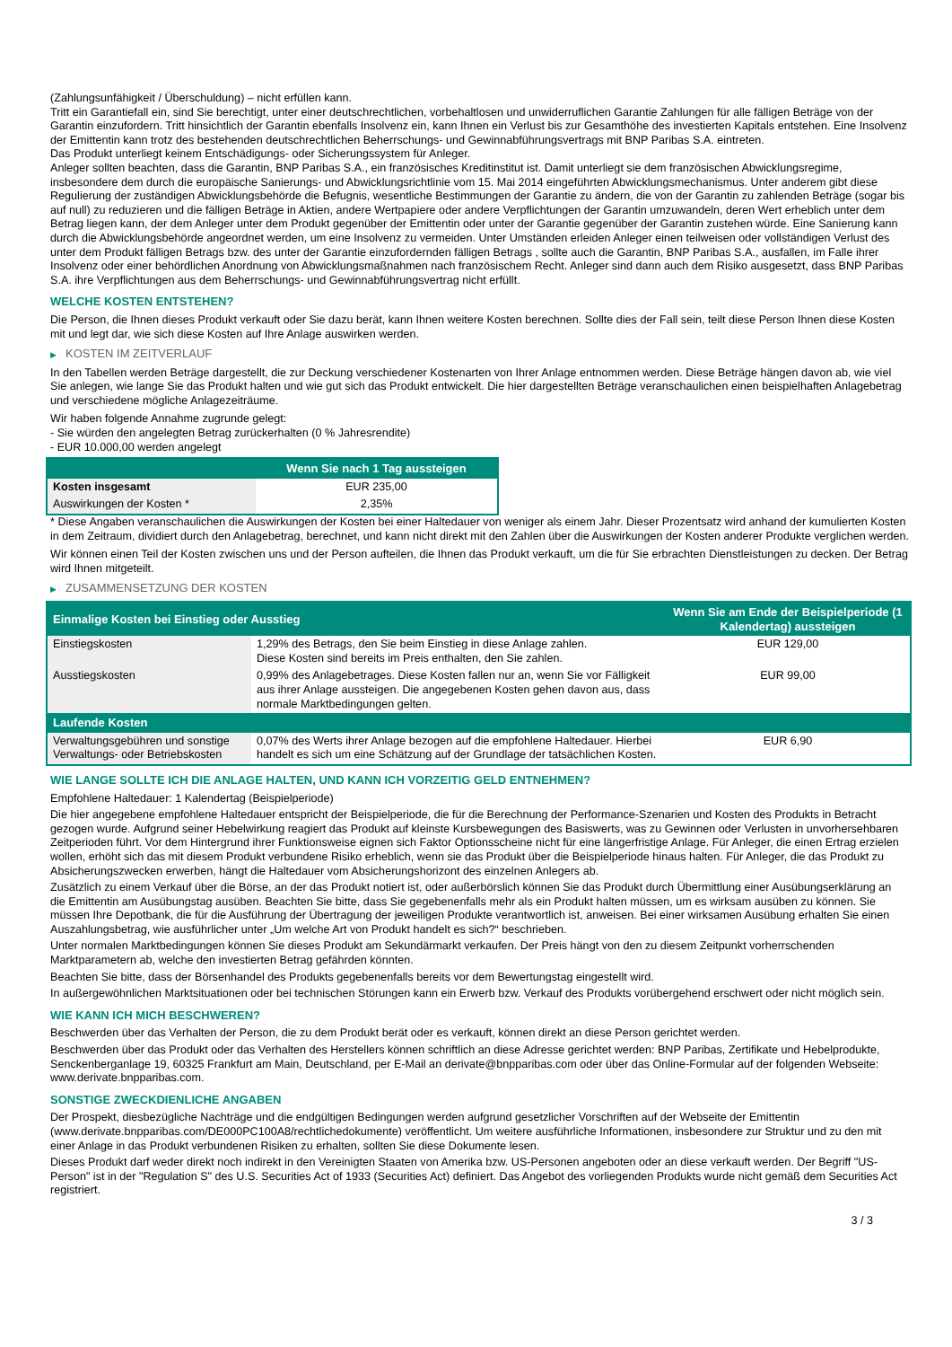(Zahlungsunfähigkeit / Überschuldung) – nicht erfüllen kann.
Tritt ein Garantiefall ein, sind Sie berechtigt, unter einer deutschrechtlichen, vorbehaltlosen und unwiderruflichen Garantie Zahlungen für alle fälligen Beträge von der Garantin einzufordern. Tritt hinsichtlich der Garantin ebenfalls Insolvenz ein, kann Ihnen ein Verlust bis zur Gesamthöhe des investierten Kapitals entstehen. Eine Insolvenz der Emittentin kann trotz des bestehenden deutschrechtlichen Beherrschungs- und Gewinnabführungsvertrags mit BNP Paribas S.A. eintreten.
Das Produkt unterliegt keinem Entschädigungs- oder Sicherungssystem für Anleger.
Anleger sollten beachten, dass die Garantin, BNP Paribas S.A., ein französisches Kreditinstitut ist. Damit unterliegt sie dem französischen Abwicklungsregime, insbesondere dem durch die europäische Sanierungs- und Abwicklungsrichtlinie vom 15. Mai 2014 eingeführten Abwicklungsmechanismus. Unter anderem gibt diese Regulierung der zuständigen Abwicklungsbehörde die Befugnis, wesentliche Bestimmungen der Garantie zu ändern, die von der Garantin zu zahlenden Beträge (sogar bis auf null) zu reduzieren und die fälligen Beträge in Aktien, andere Wertpapiere oder andere Verpflichtungen der Garantin umzuwandeln, deren Wert erheblich unter dem Betrag liegen kann, der dem Anleger unter dem Produkt gegenüber der Emittentin oder unter der Garantie gegenüber der Garantin zustehen würde. Eine Sanierung kann durch die Abwicklungsbehörde angeordnet werden, um eine Insolvenz zu vermeiden. Unter Umständen erleiden Anleger einen teilweisen oder vollständigen Verlust des unter dem Produkt fälligen Betrags bzw. des unter der Garantie einzufordernden fälligen Betrags , sollte auch die Garantin, BNP Paribas S.A., ausfallen, im Falle ihrer Insolvenz oder einer behördlichen Anordnung von Abwicklungsmaßnahmen nach französischem Recht. Anleger sind dann auch dem Risiko ausgesetzt, dass BNP Paribas S.A. ihre Verpflichtungen aus dem Beherrschungs- und Gewinnabführungsvertrag nicht erfüllt.
WELCHE KOSTEN ENTSTEHEN?
Die Person, die Ihnen dieses Produkt verkauft oder Sie dazu berät, kann Ihnen weitere Kosten berechnen. Sollte dies der Fall sein, teilt diese Person Ihnen diese Kosten mit und legt dar, wie sich diese Kosten auf Ihre Anlage auswirken werden.
▶ KOSTEN IM ZEITVERLAUF
In den Tabellen werden Beträge dargestellt, die zur Deckung verschiedener Kostenarten von Ihrer Anlage entnommen werden. Diese Beträge hängen davon ab, wie viel Sie anlegen, wie lange Sie das Produkt halten und wie gut sich das Produkt entwickelt. Die hier dargestellten Beträge veranschaulichen einen beispielhaften Anlagebetrag und verschiedene mögliche Anlagezeiträume.
Wir haben folgende Annahme zugrunde gelegt:
- Sie würden den angelegten Betrag zurückerhalten (0 % Jahresrendite)
- EUR 10.000,00 werden angelegt
| | Wenn Sie nach 1 Tag aussteigen |
| --- | --- |
| Kosten insgesamt | EUR 235,00 |
| Auswirkungen der Kosten * | 2,35% |
* Diese Angaben veranschaulichen die Auswirkungen der Kosten bei einer Haltedauer von weniger als einem Jahr. Dieser Prozentsatz wird anhand der kumulierten Kosten in dem Zeitraum, dividiert durch den Anlagebetrag, berechnet, und kann nicht direkt mit den Zahlen über die Auswirkungen der Kosten anderer Produkte verglichen werden.
Wir können einen Teil der Kosten zwischen uns und der Person aufteilen, die Ihnen das Produkt verkauft, um die für Sie erbrachten Dienstleistungen zu decken. Der Betrag wird Ihnen mitgeteilt.
▶ ZUSAMMENSETZUNG DER KOSTEN
| Einmalige Kosten bei Einstieg oder Ausstieg | | Wenn Sie am Ende der Beispielperiode (1 Kalendertag) aussteigen |
| --- | --- | --- |
| Einstiegskosten | 1,29% des Betrags, den Sie beim Einstieg in diese Anlage zahlen. Diese Kosten sind bereits im Preis enthalten, den Sie zahlen. | EUR 129,00 |
| Ausstiegskosten | 0,99% des Anlagebetrages. Diese Kosten fallen nur an, wenn Sie vor Fälligkeit aus ihrer Anlage aussteigen. Die angegebenen Kosten gehen davon aus, dass normale Marktbedingungen gelten. | EUR 99,00 |
| Laufende Kosten | | |
| Verwaltungsgebühren und sonstige Verwaltungs- oder Betriebskosten | 0,07% des Werts ihrer Anlage bezogen auf die empfohlene Haltedauer. Hierbei handelt es sich um eine Schätzung auf der Grundlage der tatsächlichen Kosten. | EUR 6,90 |
WIE LANGE SOLLTE ICH DIE ANLAGE HALTEN, UND KANN ICH VORZEITIG GELD ENTNEHMEN?
Empfohlene Haltedauer: 1 Kalendertag (Beispielperiode)
Die hier angegebene empfohlene Haltedauer entspricht der Beispielperiode, die für die Berechnung der Performance-Szenarien und Kosten des Produkts in Betracht gezogen wurde. Aufgrund seiner Hebelwirkung reagiert das Produkt auf kleinste Kursbewegungen des Basiswerts, was zu Gewinnen oder Verlusten in unvorhersehbaren Zeitperioden führt. Vor dem Hintergrund ihrer Funktionsweise eignen sich Faktor Optionsscheine nicht für eine längerfristige Anlage. Für Anleger, die einen Ertrag erzielen wollen, erhöht sich das mit diesem Produkt verbundene Risiko erheblich, wenn sie das Produkt über die Beispielperiode hinaus halten. Für Anleger, die das Produkt zu Absicherungszwecken erwerben, hängt die Haltedauer vom Absicherungshorizont des einzelnen Anlegers ab.
Zusätzlich zu einem Verkauf über die Börse, an der das Produkt notiert ist, oder außerbörslich können Sie das Produkt durch Übermittlung einer Ausübungserklärung an die Emittentin am Ausübungstag ausüben. Beachten Sie bitte, dass Sie gegebenenfalls mehr als ein Produkt halten müssen, um es wirksam ausüben zu können. Sie müssen Ihre Depotbank, die für die Ausführung der Übertragung der jeweiligen Produkte verantwortlich ist, anweisen. Bei einer wirksamen Ausübung erhalten Sie einen Auszahlungsbetrag, wie ausführlicher unter „Um welche Art von Produkt handelt es sich?“ beschrieben.
Unter normalen Marktbedingungen können Sie dieses Produkt am Sekundärmarkt verkaufen. Der Preis hängt von den zu diesem Zeitpunkt vorherrschenden Marktparametern ab, welche den investierten Betrag gefährden könnten.
Beachten Sie bitte, dass der Börsenhandel des Produkts gegebenenfalls bereits vor dem Bewertungstag eingestellt wird.
In außergewöhnlichen Marktsituationen oder bei technischen Störungen kann ein Erwerb bzw. Verkauf des Produkts vorübergehend erschwert oder nicht möglich sein.
WIE KANN ICH MICH BESCHWEREN?
Beschwerden über das Verhalten der Person, die zu dem Produkt berät oder es verkauft, können direkt an diese Person gerichtet werden.
Beschwerden über das Produkt oder das Verhalten des Herstellers können schriftlich an diese Adresse gerichtet werden: BNP Paribas, Zertifikate und Hebelprodukte, Senckenberganlage 19, 60325 Frankfurt am Main, Deutschland, per E-Mail an derivate@bnpparibas.com oder über das Online-Formular auf der folgenden Webseite: www.derivate.bnpparibas.com.
SONSTIGE ZWECKDIENLICHE ANGABEN
Der Prospekt, diesbezügliche Nachträge und die endgültigen Bedingungen werden aufgrund gesetzlicher Vorschriften auf der Webseite der Emittentin (www.derivate.bnpparibas.com/DE000PC100A8/rechtlichedokumente) veröffentlicht. Um weitere ausführliche Informationen, insbesondere zur Struktur und zu den mit einer Anlage in das Produkt verbundenen Risiken zu erhalten, sollten Sie diese Dokumente lesen.
Dieses Produkt darf weder direkt noch indirekt in den Vereinigten Staaten von Amerika bzw. US-Personen angeboten oder an diese verkauft werden. Der Begriff "US-Person" ist in der "Regulation S" des U.S. Securities Act of 1933 (Securities Act) definiert. Das Angebot des vorliegenden Produkts wurde nicht gemäß dem Securities Act registriert.
3 / 3